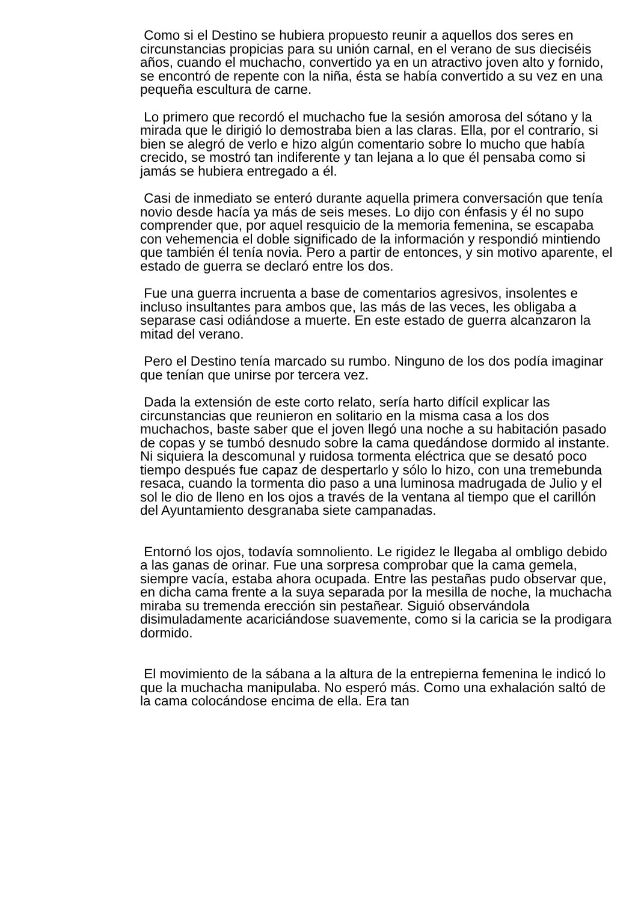Como si el Destino se hubiera propuesto reunir a aquellos dos seres en circunstancias propicias para su unión carnal, en el verano de sus dieciséis años, cuando el muchacho, convertido ya en un atractivo joven alto y fornido, se encontró de repente con la niña, ésta se había convertido a su vez en una pequeña escultura de carne.
Lo primero que recordó el muchacho fue la sesión amorosa del sótano y la mirada que le dirigió lo demostraba bien a las claras. Ella, por el contrario, si bien se alegró de verlo e hizo algún comentario sobre lo mucho que había crecido, se mostró tan indiferente y tan lejana a lo que él pensaba como si jamás se hubiera entregado a él.
Casi de inmediato se enteró durante aquella primera conversación que tenía novio desde hacía ya más de seis meses. Lo dijo con énfasis y él no supo comprender que, por aquel resquicio de la memoria femenina, se escapaba con vehemencia el doble significado de la información y respondió mintiendo que también él tenía novia. Pero a partir de entonces, y sin motivo aparente, el estado de guerra se declaró entre los dos.
Fue una guerra incruenta a base de comentarios agresivos, insolentes e incluso insultantes para ambos que, las más de las veces, les obligaba a separase casi odiándose a muerte. En este estado de guerra alcanzaron la mitad del verano.
Pero el Destino tenía marcado su rumbo. Ninguno de los dos podía imaginar que tenían que unirse por tercera vez.
Dada la extensión de este corto relato, sería harto difícil explicar las circunstancias que reunieron en solitario en la misma casa a los dos muchachos, baste saber que el joven llegó una noche a su habitación pasado de copas y se tumbó desnudo sobre la cama quedándose dormido al instante. Ni siquiera la descomunal y ruidosa tormenta eléctrica que se desató poco tiempo después fue capaz de despertarlo y sólo lo hizo, con una tremebunda resaca, cuando la tormenta dio paso a una luminosa madrugada de Julio y el sol le dio de lleno en los ojos a través de la ventana al tiempo que el carillón del Ayuntamiento desgranaba siete campanadas.
Entornó los ojos, todavía somnoliento. Le rigidez le llegaba al ombligo debido a las ganas de orinar. Fue una sorpresa comprobar que la cama gemela, siempre vacía, estaba ahora ocupada. Entre las pestañas pudo observar que, en dicha cama frente a la suya separada por la mesilla de noche, la muchacha miraba su tremenda erección sin pestañear. Siguió observándola disimuladamente acariciándose suavemente, como si la caricia se la prodigara dormido.
El movimiento de la sábana a la altura de la entrepierna femenina le indicó lo que la muchacha manipulaba. No esperó más. Como una exhalación saltó de la cama colocándose encima de ella. Era tan